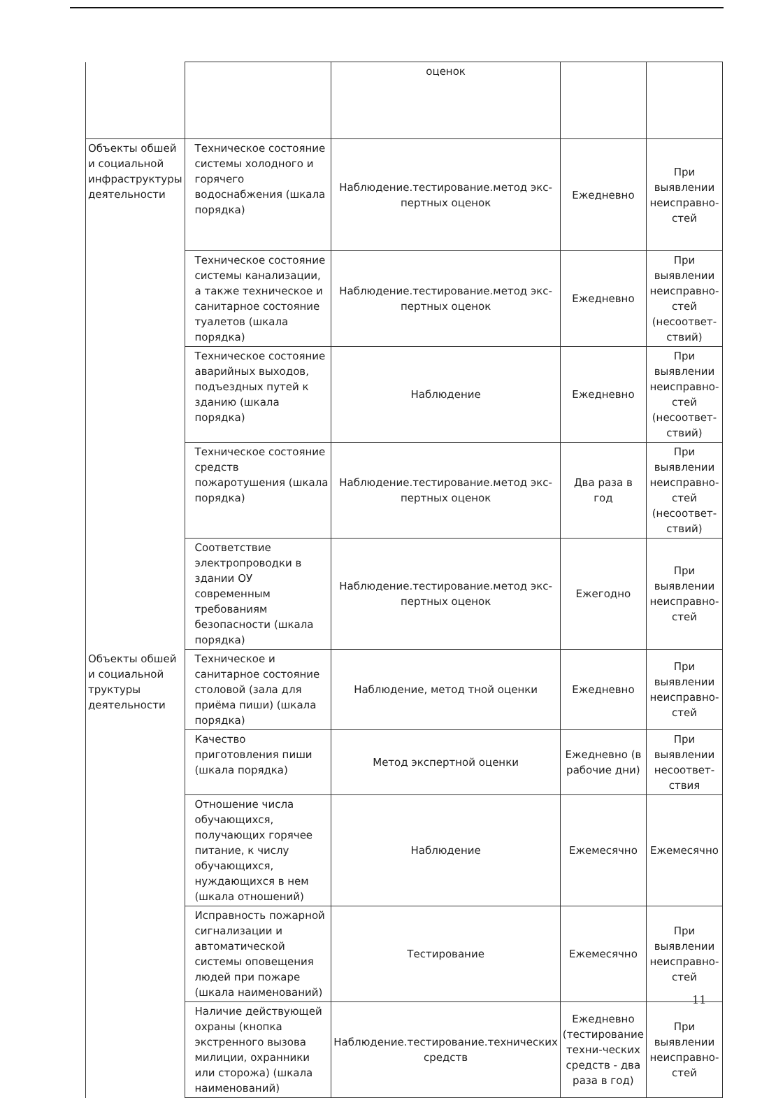| | | оценок | | |
| Объекты обшей и социальной инфраструктуры деятельности | Техническое состояние системы холодного и горячего водоснабжения (шкала порядка) | Наблюдение.тестирование.метод экс-пертных оценок | Ежедневно | При выявлении неисправно-стей |
| | Техническое состояние системы канализации, а также техническое и санитарное состояние туалетов (шкала порядка) | Наблюдение.тестирование.метод экс-пертных оценок | Ежедневно | При выявлении неисправно-стей (несоответ-ствий) |
| | Техническое состояние аварийных выходов, подъездных путей к зданию (шкала порядка) | Наблюдение | Ежедневно | При выявлении неисправно-стей (несоответ-ствий) |
| | Техническое состояние средств пожаротушения (шкала порядка) | Наблюдение.тестирование.метод экс-пертных оценок | Два раза в год | При выявлении неисправно-стей (несоответ-ствий) |
| | Соответствие электропроводки в здании ОУ современным требованиям безопасности (шкала порядка) | Наблюдение.тестирование.метод экс-пертных оценок | Ежегодно | При выявлении неисправно-стей |
| Объекты обшей и социальной труктуры деятельности | Техническое и санитарное состояние столовой (зала для приёма пиши) (шкала порядка) | Наблюдение, метод тной оценки | Ежедневно | При выявлении неисправно-стей |
| | Качество приготовления пиши (шкала порядка) | Метод экспертной оценки | Ежедневно (в рабочие дни) | При выявлении несоответ-ствия |
| | Отношение числа обучающихся, получающих горячее питание, к числу обучающихся, нуждающихся в нем (шкала отношений) | Наблюдение | Ежемесячно | Ежемесячно |
| | Исправность пожарной сигнализации и автоматической системы оповещения людей при пожаре (шкала наименований) | Тестирование | Ежемесячно | При выявлении неисправно-стей |
| | Наличие действующей охраны (кнопка экстренного вызова милиции, охранники или сторожа) (шкала наименований) | Наблюдение.тестирование.технических средств | Ежедневно (тестирование техни-ческих средств - два раза в год) | При выявлении неисправно-стей |
11